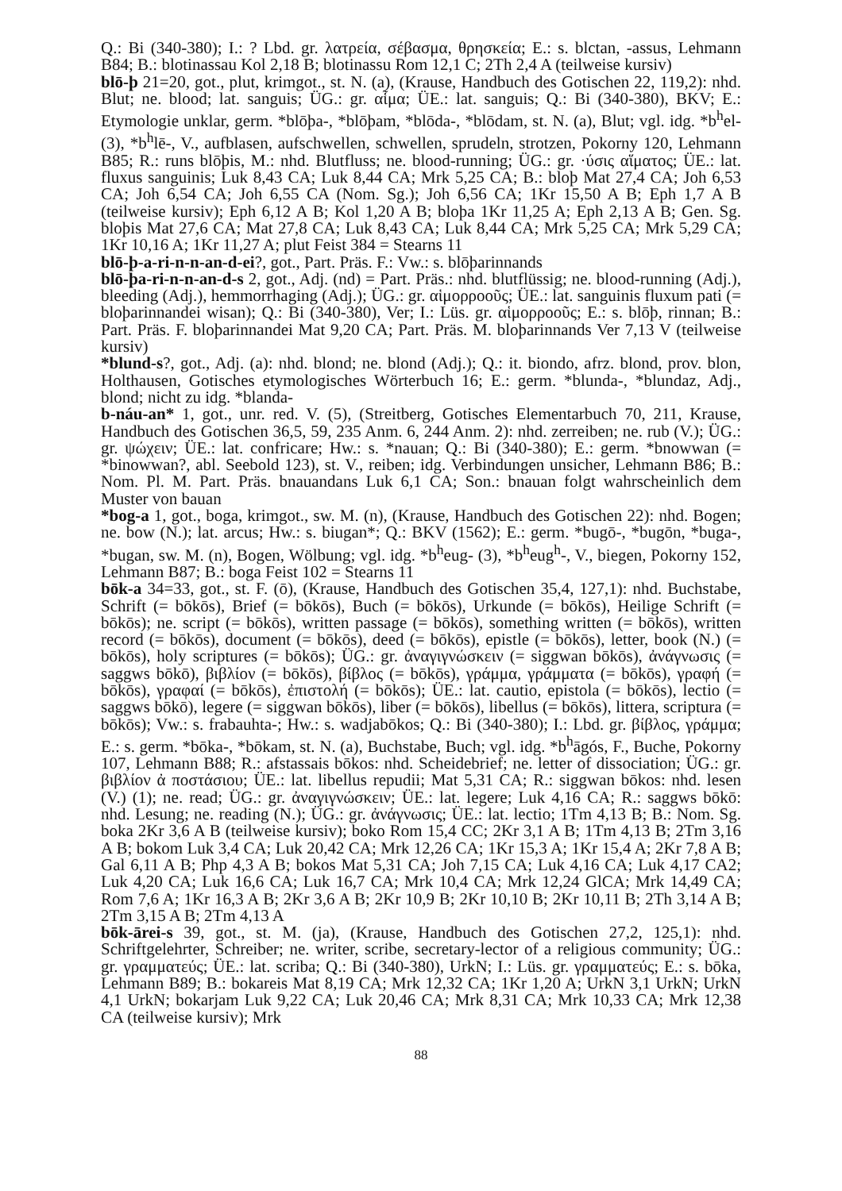Q.: Bi (340-380); I.: ? Lbd. gr. λατρεία, σέβασμα, θρησκεία; E.: s. blctan, -assus, Lehmann B84; B.: blotinassau Kol 2,18 B; blotinassu Rom 12,1 C; 2Th 2,4 A (teilweise kursiv)
blō-þ 21=20, got., plut, krimgot., st. N. (a), (Krause, Handbuch des Gotischen 22, 119,2): nhd. Blut; ne. blood; lat. sanguis; ÜG.: gr. αἷμα; ÜE.: lat. sanguis; Q.: Bi (340-380), BKV; E.: Etymologie unklar, germ. *blōþa-, *blōþam, *blōda-, *blōdam, st. N. (a), Blut; vgl. idg. *b<sup>h</sup>el- (3), *b<sup>h</sup>lē-, V., aufblasen, aufschwellen, schwellen, sprudeln, strotzen, Pokorny 120, Lehmann B85; R.: runs blōþis, M.: nhd. Blutfluss; ne. blood-running; ÜG.: gr. ·ύσις αἵματος; ÜE.: lat. fluxus sanguinis; Luk 8,43 CA; Luk 8,44 CA; Mrk 5,25 CA; B.: bloþ Mat 27,4 CA; Joh 6,53 CA; Joh 6,54 CA; Joh 6,55 CA (Nom. Sg.); Joh 6,56 CA; 1Kr 15,50 A B; Eph 1,7 A B (teilweise kursiv); Eph 6,12 A B; Kol 1,20 A B; bloþa 1Kr 11,25 A; Eph 2,13 A B; Gen. Sg. bloþis Mat 27,6 CA; Mat 27,8 CA; Luk 8,43 CA; Luk 8,44 CA; Mrk 5,25 CA; Mrk 5,29 CA; 1Kr 10,16 A; 1Kr 11,27 A; plut Feist 384 = Stearns 11
blō-þ-a-ri-n-n-an-d-ei?, got., Part. Präs. F.: Vw.: s. blōþarinnands
blō-þa-ri-n-n-an-d-s 2, got., Adj. (nd) = Part. Präs.: nhd. blutflüssig; ne. blood-running (Adj.), bleeding (Adj.), hemmorrhaging (Adj.); ÜG.: gr. αἱμορροοῦς; ÜE.: lat. sanguinis fluxum pati (= bloþarinnandei wisan); Q.: Bi (340-380), Ver; I.: Lüs. gr. αἱμορροοῦς; E.: s. blōþ, rinnan; B.: Part. Präs. F. bloþarinnandei Mat 9,20 CA; Part. Präs. M. bloþarinnands Ver 7,13 V (teilweise kursiv)
*blund-s?, got., Adj. (a): nhd. blond; ne. blond (Adj.); Q.: it. biondo, afrz. blond, prov. blon, Holthausen, Gotisches etymologisches Wörterbuch 16; E.: germ. *blunda-, *blundaz, Adj., blond; nicht zu idg. *blanda-
b-náu-an* 1, got., unr. red. V. (5), (Streitberg, Gotisches Elementarbuch 70, 211, Krause, Handbuch des Gotischen 36,5, 59, 235 Anm. 6, 244 Anm. 2): nhd. zerreiben; ne. rub (V.); ÜG.: gr. ψώχειν; ÜE.: lat. confricare; Hw.: s. *nauan; Q.: Bi (340-380); E.: germ. *bnowwan (= *binowwan?, abl. Seebold 123), st. V., reiben; idg. Verbindungen unsicher, Lehmann B86; B.: Nom. Pl. M. Part. Präs. bnauandans Luk 6,1 CA; Son.: bnauan folgt wahrscheinlich dem Muster von bauan
*bog-a 1, got., boga, krimgot., sw. M. (n), (Krause, Handbuch des Gotischen 22): nhd. Bogen; ne. bow (N.); lat. arcus; Hw.: s. biugan*; Q.: BKV (1562); E.: germ. *bugō-, *bugōn, *buga-, *bugan, sw. M. (n), Bogen, Wölbung; vgl. idg. *b<sup>h</sup>eug- (3), *b<sup>h</sup>eug<sup>h</sup>-, V., biegen, Pokorny 152, Lehmann B87; B.: boga Feist 102 = Stearns 11
bōk-a 34=33, got., st. F. (ō), (Krause, Handbuch des Gotischen 35,4, 127,1): nhd. Buchstabe, Schrift (= bōkōs), Brief (= bōkōs), Buch (= bōkōs), Urkunde (= bōkōs), Heilige Schrift (= bōkōs); ne. script (= bōkōs), written passage (= bōkōs), something written (= bōkōs), written record (= bōkōs), document (= bōkōs), deed (= bōkōs), epistle (= bōkōs), letter, book (N.) (= bōkōs), holy scriptures (= bōkōs); ÜG.: gr. ἀναγιγνώσκειν (= siggwan bōkōs), ἀνάγνωσις (= saggws bōkō), βιβλίον (= bōkōs), βίβλος (= bōkōs), γράμμα, γράμματα (= bōkōs), γραφή (= bōkōs), γραφαί (= bōkōs), ἐπιστολή (= bōkōs); ÜE.: lat. cautio, epistola (= bōkōs), lectio (= saggws bōkō), legere (= siggwan bōkōs), liber (= bōkōs), libellus (= bōkōs), littera, scriptura (= bōkōs); Vw.: s. frabauhta-; Hw.: s. wadjabōkos; Q.: Bi (340-380); I.: Lbd. gr. βίβλος, γράμμα; E.: s. germ. *bōka-, *bōkam, st. N. (a), Buchstabe, Buch; vgl. idg. *b<sup>h</sup>āgós, F., Buche, Pokorny 107, Lehmann B88; R.: afstassais bōkos: nhd. Scheidebrief; ne. letter of dissociation; ÜG.: gr. βιβλίον ἀ ποστάσιου; ÜE.: lat. libellus repudii; Mat 5,31 CA; R.: siggwan bōkos: nhd. lesen (V.) (1); ne. read; ÜG.: gr. ἀναγιγνώσκειν; ÜE.: lat. legere; Luk 4,16 CA; R.: saggws bōkō: nhd. Lesung; ne. reading (N.); ÜG.: gr. ἀνάγνωσις; ÜE.: lat. lectio; 1Tm 4,13 B; B.: Nom. Sg. boka 2Kr 3,6 A B (teilweise kursiv); boko Rom 15,4 CC; 2Kr 3,1 A B; 1Tm 4,13 B; 2Tm 3,16 A B; bokom Luk 3,4 CA; Luk 20,42 CA; Mrk 12,26 CA; 1Kr 15,3 A; 1Kr 15,4 A; 2Kr 7,8 A B; Gal 6,11 A B; Php 4,3 A B; bokos Mat 5,31 CA; Joh 7,15 CA; Luk 4,16 CA; Luk 4,17 CA2; Luk 4,20 CA; Luk 16,6 CA; Luk 16,7 CA; Mrk 10,4 CA; Mrk 12,24 GlCA; Mrk 14,49 CA; Rom 7,6 A; 1Kr 16,3 A B; 2Kr 3,6 A B; 2Kr 10,9 B; 2Kr 10,10 B; 2Kr 10,11 B; 2Th 3,14 A B; 2Tm 3,15 A B; 2Tm 4,13 A
bōk-ārei-s 39, got., st. M. (ja), (Krause, Handbuch des Gotischen 27,2, 125,1): nhd. Schriftgelehrter, Schreiber; ne. writer, scribe, secretary-lector of a religious community; ÜG.: gr. γραμματεύς; ÜE.: lat. scriba; Q.: Bi (340-380), UrkN; I.: Lüs. gr. γραμματεύς; E.: s. bōka, Lehmann B89; B.: bokareis Mat 8,19 CA; Mrk 12,32 CA; 1Kr 1,20 A; UrkN 3,1 UrkN; UrkN 4,1 UrkN; bokarjam Luk 9,22 CA; Luk 20,46 CA; Mrk 8,31 CA; Mrk 10,33 CA; Mrk 12,38 CA (teilweise kursiv); Mrk
88